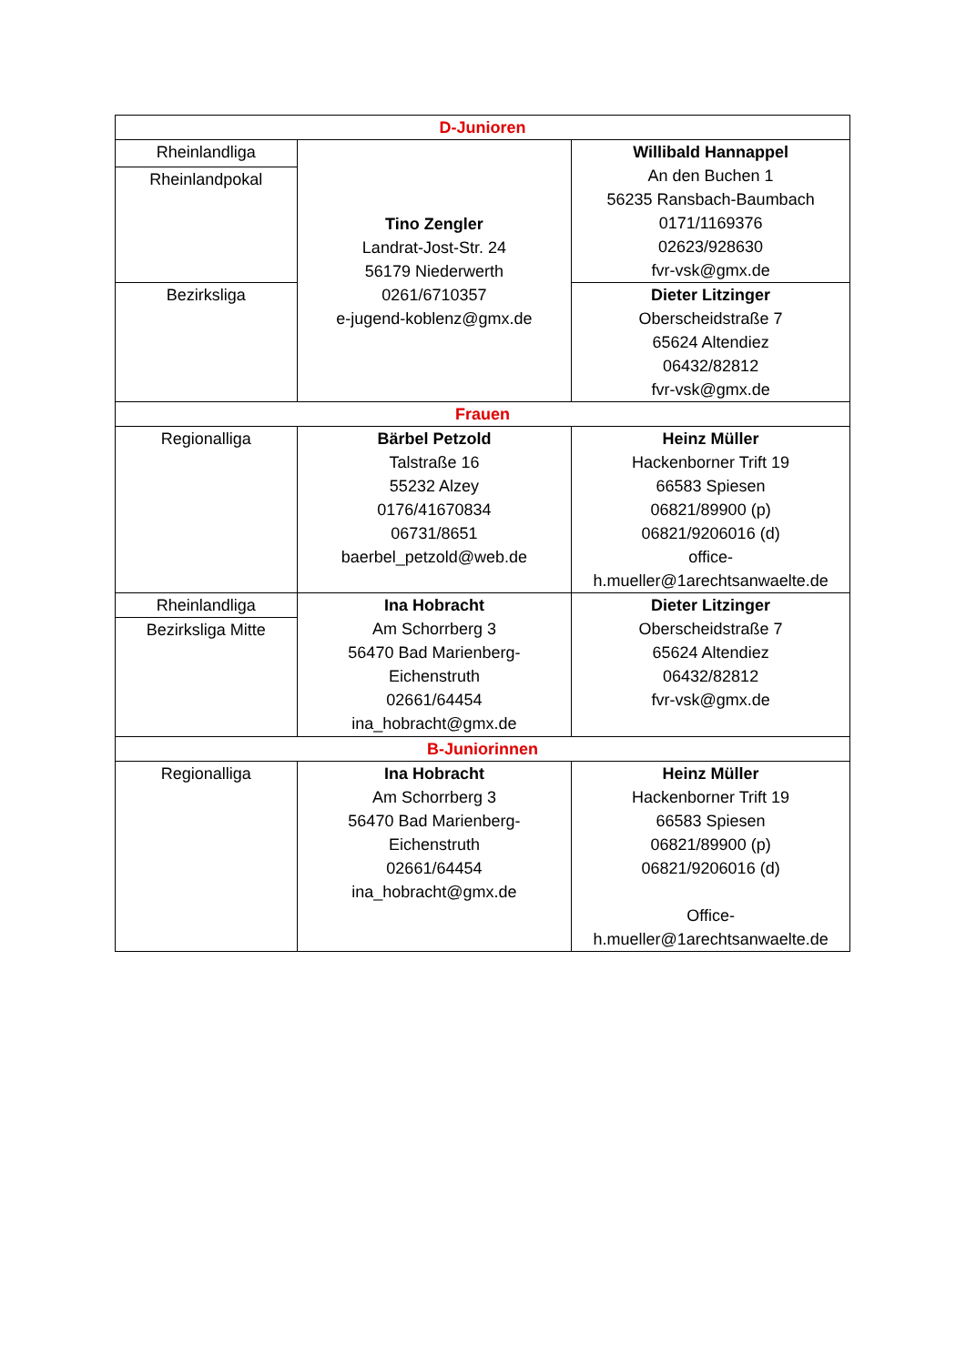| D-Junioren | | |
| Rheinlandliga | Tino Zengler Landrat-Jost-Str. 24 56179 Niederwerth 0261/6710357 e-jugend-koblenz@gmx.de | Willibald Hannappel An den Buchen 1 56235 Ransbach-Baumbach 0171/1169376 02623/928630 fvr-vsk@gmx.de |
| Rheinlandpokal | | |
| Bezirksliga | | Dieter Litzinger Oberscheidstraße 7 65624 Altendiez 06432/82812 fvr-vsk@gmx.de |
| Frauen | | |
| Regionalliga | Bärbel Petzold Talstraße 16 55232 Alzey 0176/41670834 06731/8651 baerbel_petzold@web.de | Heinz Müller Hackenborner Trift 19 66583 Spiesen 06821/89900 (p) 06821/9206016 (d) office- h.mueller@1arechtsanwaelte.de |
| Rheinlandliga | Ina Hobracht Am Schorrberg 3 56470 Bad Marienberg- Eichenstruth 02661/64454 ina_hobracht@gmx.de | Dieter Litzinger Oberscheidstraße 7 65624 Altendiez 06432/82812 fvr-vsk@gmx.de |
| Bezirksliga Mitte | | |
| B-Juniorinnen | | |
| Regionalliga | Ina Hobracht Am Schorrberg 3 56470 Bad Marienberg- Eichenstruth 02661/64454 ina_hobracht@gmx.de | Heinz Müller Hackenborner Trift 19 66583 Spiesen 06821/89900 (p) 06821/9206016 (d) Office- h.mueller@1arechtsanwaelte.de |